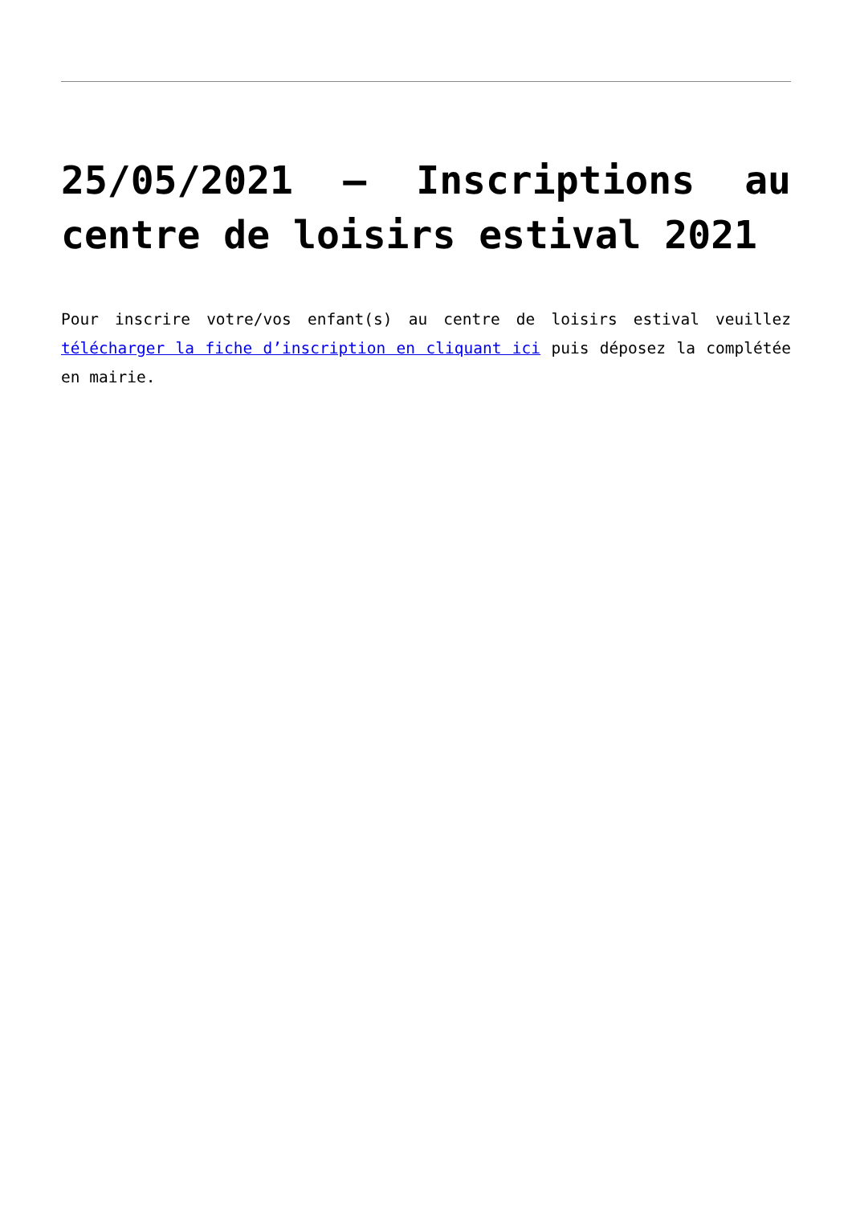25/05/2021 – Inscriptions au centre de loisirs estival 2021
Pour inscrire votre/vos enfant(s) au centre de loisirs estival veuillez télécharger la fiche d’inscription en cliquant ici puis déposez la complétée en mairie.